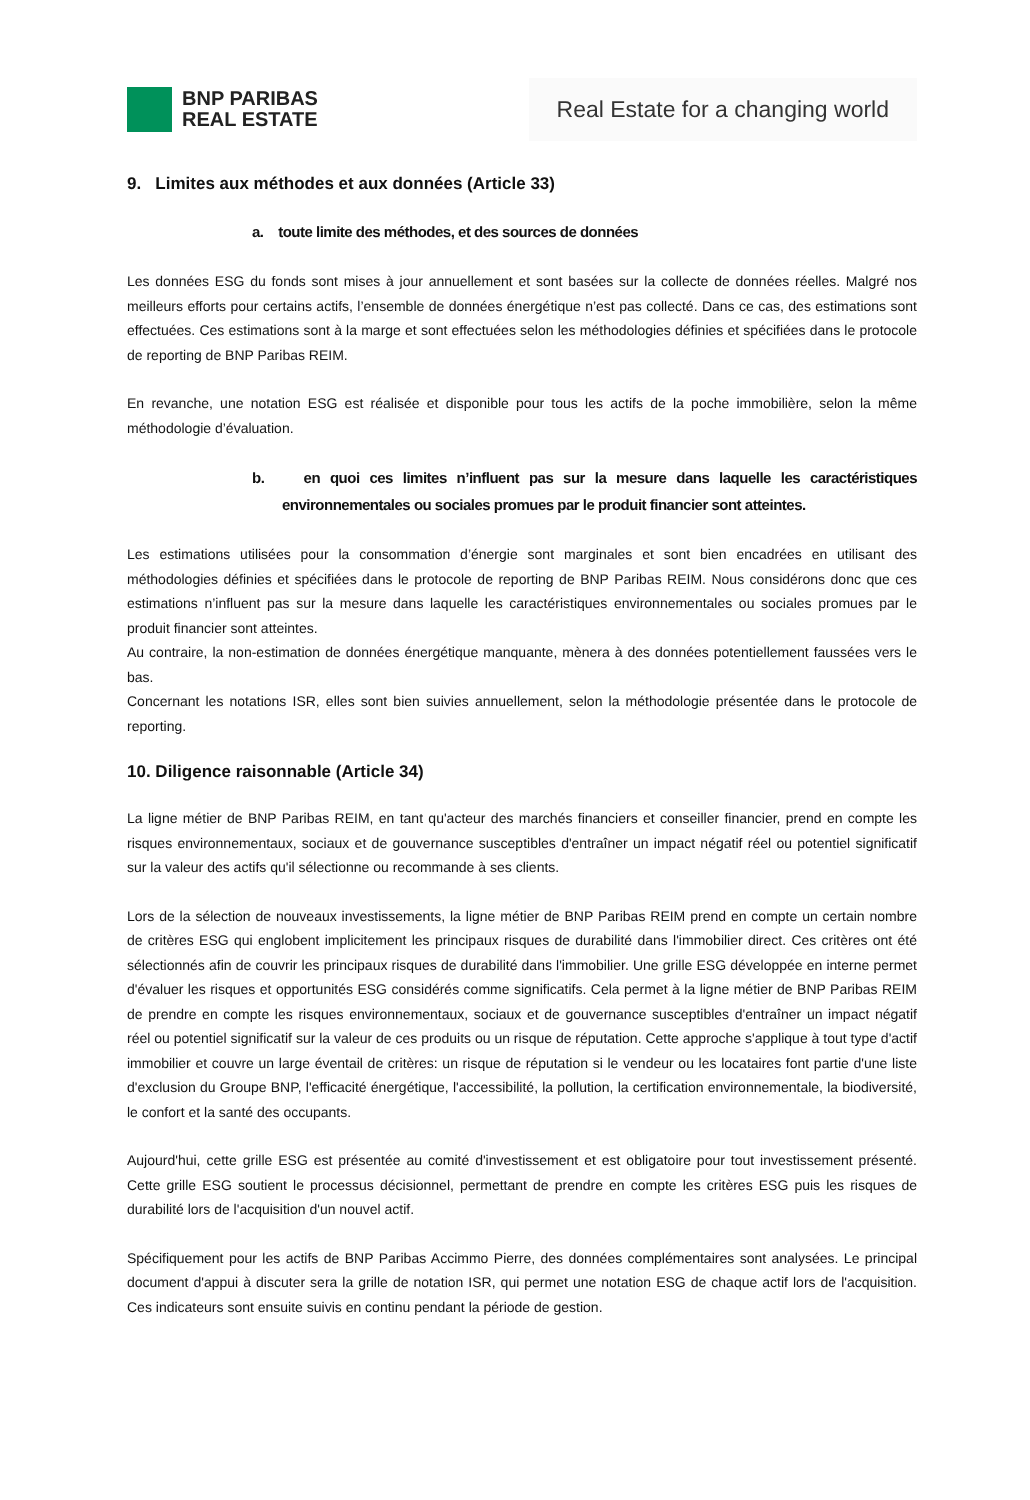BNP PARIBAS
REAL ESTATE
Real Estate for a changing world
9. Limites aux méthodes et aux données (Article 33)
a. toute limite des méthodes, et des sources de données
Les données ESG du fonds sont mises à jour annuellement et sont basées sur la collecte de données réelles. Malgré nos meilleurs efforts pour certains actifs, l’ensemble de données énergétique n’est pas collecté. Dans ce cas, des estimations sont effectuées. Ces estimations sont à la marge et sont effectuées selon les méthodologies définies et spécifiées dans le protocole de reporting de BNP Paribas REIM.
En revanche, une notation ESG est réalisée et disponible pour tous les actifs de la poche immobilière, selon la même méthodologie d’évaluation.
b. en quoi ces limites n’influent pas sur la mesure dans laquelle les caractéristiques environnementales ou sociales promues par le produit financier sont atteintes.
Les estimations utilisées pour la consommation d’énergie sont marginales et sont bien encadrées en utilisant des méthodologies définies et spécifiées dans le protocole de reporting de BNP Paribas REIM. Nous considérons donc que ces estimations n’influent pas sur la mesure dans laquelle les caractéristiques environnementales ou sociales promues par le produit financier sont atteintes.
Au contraire, la non-estimation de données énergétique manquante, mènera à des données potentiellement faussées vers le bas.
Concernant les notations ISR, elles sont bien suivies annuellement, selon la méthodologie présentée dans le protocole de reporting.
10. Diligence raisonnable (Article 34)
La ligne métier de BNP Paribas REIM, en tant qu'acteur des marchés financiers et conseiller financier, prend en compte les risques environnementaux, sociaux et de gouvernance susceptibles d'entraîner un impact négatif réel ou potentiel significatif sur la valeur des actifs qu'il sélectionne ou recommande à ses clients.
Lors de la sélection de nouveaux investissements, la ligne métier de BNP Paribas REIM prend en compte un certain nombre de critères ESG qui englobent implicitement les principaux risques de durabilité dans l'immobilier direct. Ces critères ont été sélectionnés afin de couvrir les principaux risques de durabilité dans l'immobilier. Une grille ESG développée en interne permet d'évaluer les risques et opportunités ESG considérés comme significatifs. Cela permet à la ligne métier de BNP Paribas REIM de prendre en compte les risques environnementaux, sociaux et de gouvernance susceptibles d'entraîner un impact négatif réel ou potentiel significatif sur la valeur de ces produits ou un risque de réputation. Cette approche s'applique à tout type d'actif immobilier et couvre un large éventail de critères: un risque de réputation si le vendeur ou les locataires font partie d'une liste d'exclusion du Groupe BNP, l'efficacité énergétique, l'accessibilité, la pollution, la certification environnementale, la biodiversité, le confort et la santé des occupants.
Aujourd'hui, cette grille ESG est présentée au comité d'investissement et est obligatoire pour tout investissement présenté. Cette grille ESG soutient le processus décisionnel, permettant de prendre en compte les critères ESG puis les risques de durabilité lors de l'acquisition d'un nouvel actif.
Spécifiquement pour les actifs de BNP Paribas Accimmo Pierre, des données complémentaires sont analysées. Le principal document d'appui à discuter sera la grille de notation ISR, qui permet une notation ESG de chaque actif lors de l'acquisition. Ces indicateurs sont ensuite suivis en continu pendant la période de gestion.